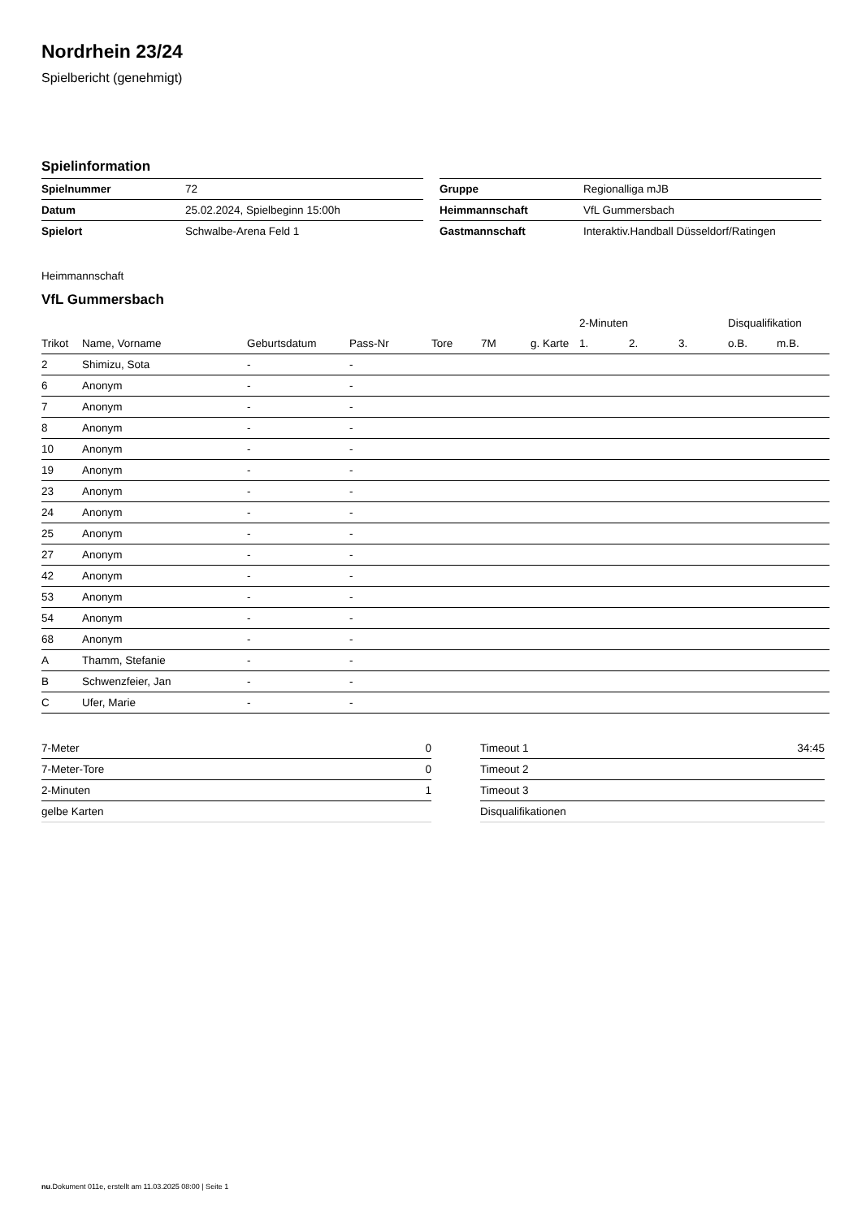Nordrhein 23/24
Spielbericht (genehmigt)
Spielinformation
| Spielnummer | 72 |
| Datum | 25.02.2024, Spielbeginn 15:00h |
| Spielort | Schwalbe-Arena Feld 1 |
| Gruppe | Regionalliga mJB |
| Heimmannschaft | VfL Gummersbach |
| Gastmannschaft | Interaktiv.Handball Düsseldorf/Ratingen |
Heimmannschaft
VfL Gummersbach
| | | | | | | | 2-Minuten | | | Disqualifikation | |
| --- | --- | --- | --- | --- | --- | --- | --- | --- | --- | --- | --- |
| Trikot | Name, Vorname | Geburtsdatum | Pass-Nr | Tore | 7M | g. Karte | 1. | 2. | 3. | o.B. | m.B. |
| 2 | Shimizu, Sota | - | - | | | | | | | | |
| 6 | Anonym | - | - | | | | | | | | |
| 7 | Anonym | - | - | | | | | | | | |
| 8 | Anonym | - | - | | | | | | | | |
| 10 | Anonym | - | - | | | | | | | | |
| 19 | Anonym | - | - | | | | | | | | |
| 23 | Anonym | - | - | | | | | | | | |
| 24 | Anonym | - | - | | | | | | | | |
| 25 | Anonym | - | - | | | | | | | | |
| 27 | Anonym | - | - | | | | | | | | |
| 42 | Anonym | - | - | | | | | | | | |
| 53 | Anonym | - | - | | | | | | | | |
| 54 | Anonym | - | - | | | | | | | | |
| 68 | Anonym | - | - | | | | | | | | |
| A | Thamm, Stefanie | - | - | | | | | | | | |
| B | Schwenzfeier, Jan | - | - | | | | | | | | |
| C | Ufer, Marie | - | - | | | | | | | | |
| 7-Meter | 0 |
| 7-Meter-Tore | 0 |
| 2-Minuten | 1 |
| gelbe Karten | |
| Timeout 1 | 34:45 |
| Timeout 2 | |
| Timeout 3 | |
| Disqualifikationen | |
nu.Dokument 011e, erstellt am 11.03.2025 08:00 | Seite 1